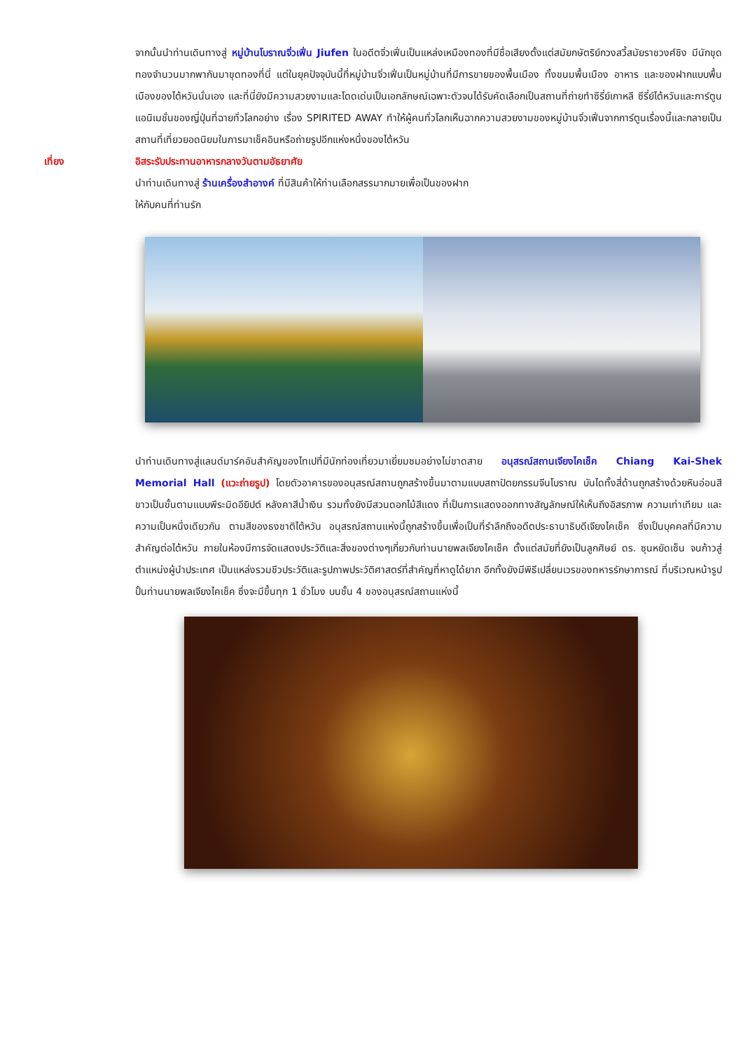จากนั้นนำท่านเดินทางสู่ หมู่บ้านโบราณจิ่วเฟิ่น Jiufen ในอดีตจิ่วเฟิ่นเป็นแหล่งเหมืองทองที่มีชื่อเสียงตั้งแต่สมัยกษัตริย์กวงสวี้สมัยราชวงศ์ชิง มีนักขุดทองจำนวนมากพากันมาขุดทองที่นี่ แต่ในยุคปัจจุบันนี้ที่หมู่บ้านจิ่วเฟิ่นเป็นหมู่บ้านที่มีการขายของพื้นเมือง ทั้งขนมพื้นเมือง อาหาร และของฝากแบบพื้นเมืองของไต้หวันนั่นเอง และที่นี่ยังมีความสวยงามและโดดเด่นเป็นเอกลักษณ์เฉพาะตัวจนได้รับคัดเลือกเป็นสถานที่ถ่ายทำซีรี่ย์เกาหลี ซีรี่ย์ไต้หวันและการ์ตูนแอนิเมชั่นของญี่ปุ่นที่ฉายทั่วโลกอย่าง เรื่อง SPIRITED AWAY ทำให้ผู้คนทั่วโลกเห็นฉากความสวยงามของหมู่บ้านจิ่วเฟิ่นจากการ์ตูนเรื่องนี้และกลายเป็นสถานที่เที่ยวยอดนิยมในการมาเช็คอินหรือถ่ายรูปอีกแห่งหนึ่งของไต้หวัน
เที่ยง อิสระรับประทานอาหารกลางวันตามอัธยาศัย
นำท่านเดินทางสู่ ร้านเครื่องสำอางค์ ที่มีสินค้าให้ท่านเลือกสรรมากมายเพื่อเป็นของฝาก
ให้กับคนที่ท่านรัก
นำท่านเดินทางสู่แลนด์มาร์คอันสำคัญของไทเปที่มีนักท่องเที่ยวมาเยี่ยมชมอย่างไม่ขาดสาย อนุสรณ์สถานเจียงไคเช็ค Chiang Kai-Shek Memorial Hall (แวะถ่ายรูป) โดยตัวอาคารของอนุสรณ์สถานถูกสร้างขึ้นมาตามแบบสถาปัตยกรรมจีนโบราณ บันไดทั้งสี่ด้านถูกสร้างด้วยหินอ่อนสีขาวเป็นขั้นตามแบบพีระมิดอียิปต์ หลังคาสีน้ำเงิน รวมทั้งยังมีสวนดอกไม้สีแดง ที่เป็นการแสดงออกทางสัญลักษณ์ให้เห็นถึงอิสรภาพ ความเท่าเทียม และความเป็นหนึ่งเดียวกัน ตามสีของธงชาติไต้หวัน อนุสรณ์สถานแห่งนี้ถูกสร้างขึ้นเพื่อเป็นที่รำลึกถึงอดีตประธานาธิบดีเจียงไคเช็ค ซึ่งเป็นบุคคลที่มีความสำคัญต่อไต้หวัน ภายในห้องมีการจัดแสดงประวัติและสิ่งของต่างๆเกี่ยวกับท่านนายพลเจียงไคเช็ค ตั้งแต่สมัยที่ยังเป็นลูกศิษย์ ดร. ซุนหยัดเซ็น จนก้าวสู่ตำแหน่งผู้นำประเทศ เป็นแหล่งรวมชีวประวัติและรูปภาพประวัติศาสตร์ที่สำคัญที่หาดูได้ยาก อีกทั้งยังมีพิธีเปลี่ยนเวรของทหารรักษาการณ์ ที่บริเวณหน้ารูปปั้นท่านนายพลเจียงไคเช็ค ซึ่งจะมีขึ้นทุก 1 ชั่วโมง บนชั้น 4 ของอนุสรณ์สถานแห่งนี้